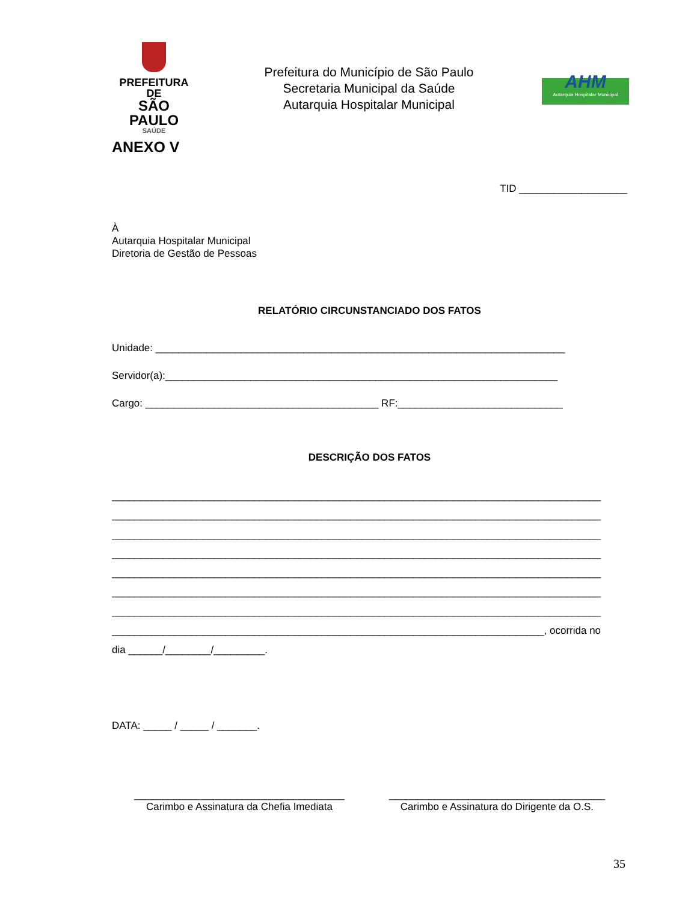PREFEITURA DE
SÃO PAULO
SAÚDE
Prefeitura do Município de São Paulo
Secretaria Municipal da Saúde
Autarquia Hospitalar Municipal
AHM
Autarquia Hospitalar Municipal
ANEXO V
TID ___________________
À
Autarquia Hospitalar Municipal
Diretoria de Gestão de Pessoas
RELATÓRIO CIRCUNSTANCIADO DOS FATOS
Unidade: ________________________________________________________________________
Servidor(a):_____________________________________________________________________
Cargo: _________________________________________ RF:_____________________________
DESCRIÇÃO DOS FATOS
______________________________________________________________________________________
______________________________________________________________________________________
______________________________________________________________________________________
______________________________________________________________________________________
______________________________________________________________________________________
______________________________________________________________________________________
______________________________________________________________________________________
____________________________________________________________________________, ocorrida no
dia ______/________/_________.
DATA: _____ / _____ / _______.
_____________________________________
Carimbo e Assinatura da Chefia Imediata
______________________________________
Carimbo e Assinatura do Dirigente da O.S.
35